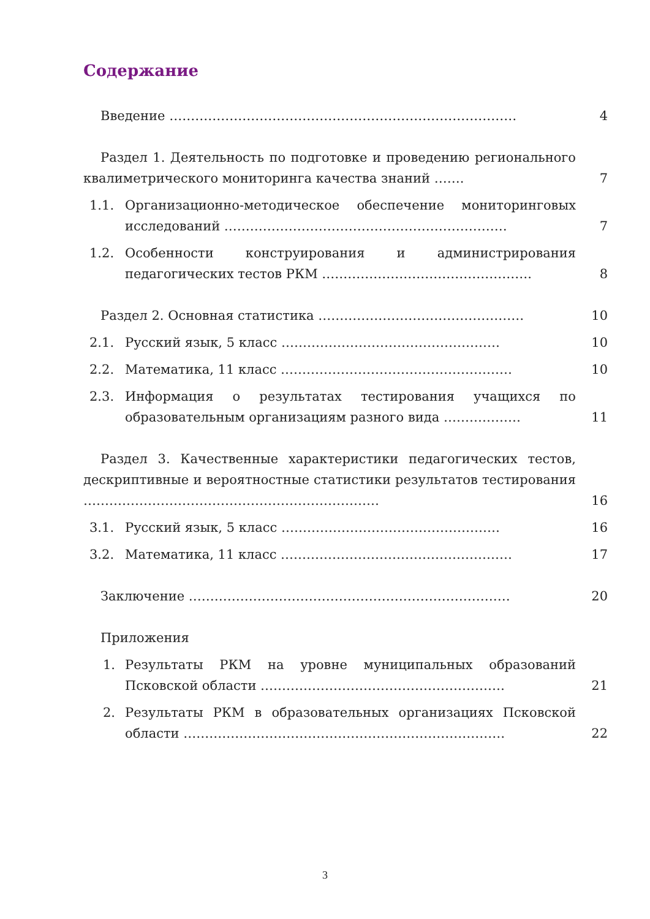Содержание
Введение ……………………………………………………………………… 4
Раздел 1. Деятельность по подготовке и проведению регионального квалиметрического мониторинга качества знаний …….
7
1.1. Организационно-методическое обеспечение мониторинговых исследований …………………………………………………………
7
1.2. Особенности конструирования и администрирования педагогических тестов РКМ ………………………………………….
8
Раздел 2. Основная статистика ………………………………………… 10
2.1. Русский язык, 5 класс …………………………………………… 10
2.2. Математика, 11 класс ……………………………………………… 10
2.3. Информация о результатах тестирования учащихся по образовательным организациям разного вида ………………
11
Раздел 3. Качественные характеристики педагогических тестов, дескриптивные и вероятностные статистики результатов тестирования ……………………………………………………………
16
3.1. Русский язык, 5 класс …………………………………………… 16
3.2. Математика, 11 класс ……………………………………………… 17
Заключение ………………………………………………………………… 20
Приложения
1. Результаты РКМ на уровне муниципальных образований Псковской области …………………………………………………
21
2. Результаты РКМ в образовательных организациях Псковской области …………………………………………………………………
22
3